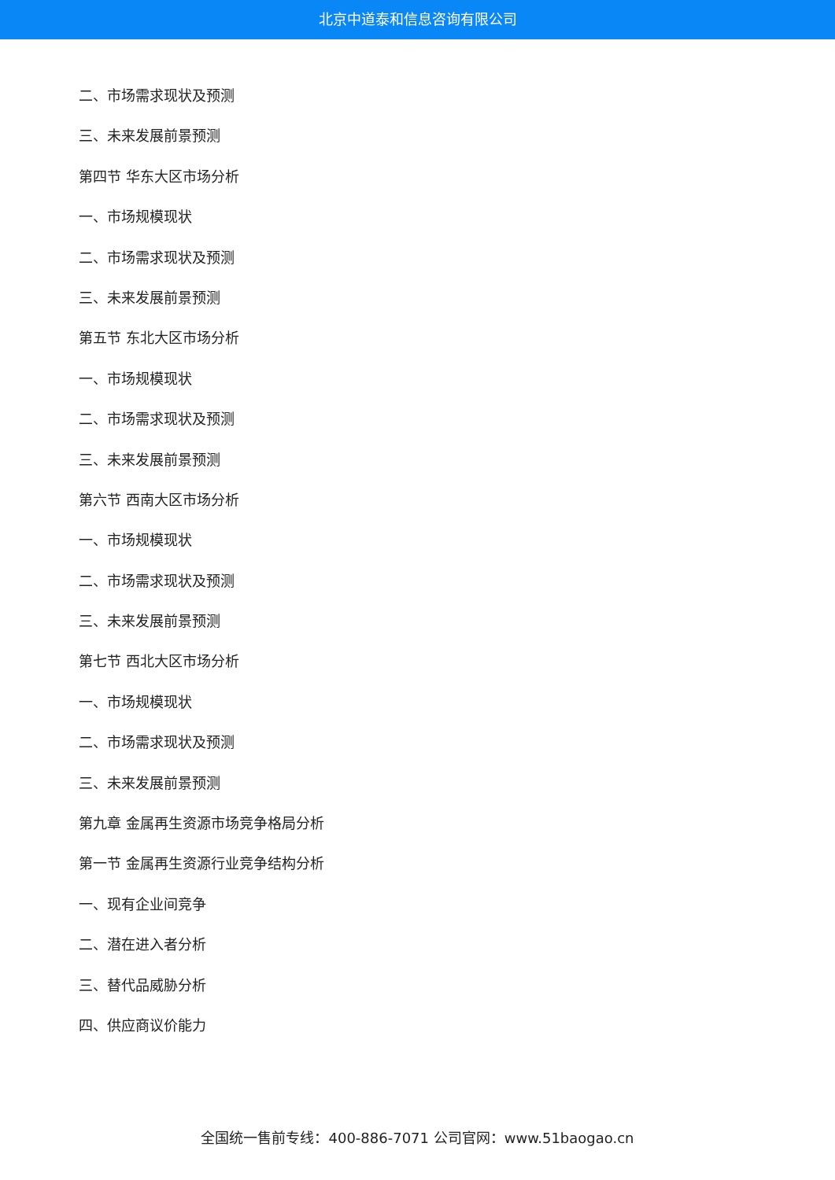北京中道泰和信息咨询有限公司
二、市场需求现状及预测
三、未来发展前景预测
第四节 华东大区市场分析
一、市场规模现状
二、市场需求现状及预测
三、未来发展前景预测
第五节 东北大区市场分析
一、市场规模现状
二、市场需求现状及预测
三、未来发展前景预测
第六节 西南大区市场分析
一、市场规模现状
二、市场需求现状及预测
三、未来发展前景预测
第七节 西北大区市场分析
一、市场规模现状
二、市场需求现状及预测
三、未来发展前景预测
第九章 金属再生资源市场竞争格局分析
第一节 金属再生资源行业竞争结构分析
一、现有企业间竞争
二、潜在进入者分析
三、替代品威胁分析
四、供应商议价能力
全国统一售前专线：400-886-7071 公司官网：www.51baogao.cn